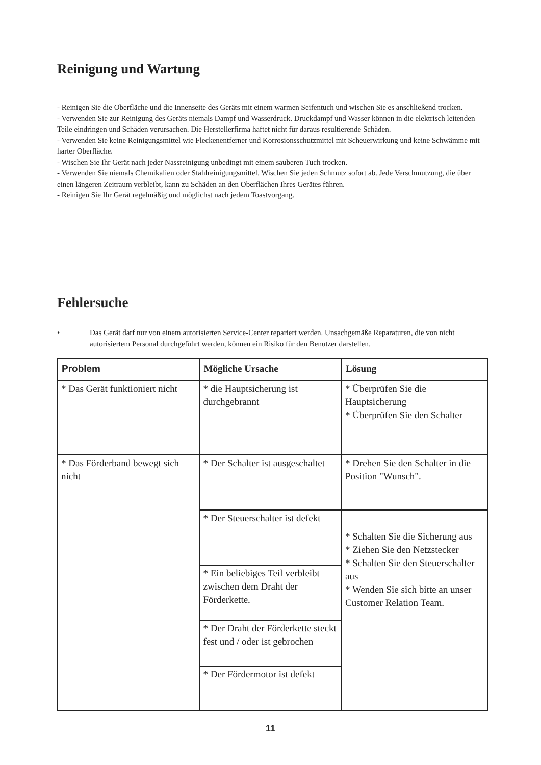Reinigung und Wartung
- Reinigen Sie die Oberfläche und die Innenseite des Geräts mit einem warmen Seifentuch und wischen Sie es anschließend trocken.
- Verwenden Sie zur Reinigung des Geräts niemals Dampf und Wasserdruck. Druckdampf und Wasser können in die elektrisch leitenden Teile eindringen und Schäden verursachen. Die Herstellerfirma haftet nicht für daraus resultierende Schäden.
- Verwenden Sie keine Reinigungsmittel wie Fleckenentferner und Korrosionsschutzmittel mit Scheuerwirkung und keine Schwämme mit harter Oberfläche.
- Wischen Sie Ihr Gerät nach jeder Nassreinigung unbedingt mit einem sauberen Tuch trocken.
- Verwenden Sie niemals Chemikalien oder Stahlreinigungsmittel. Wischen Sie jeden Schmutz sofort ab. Jede Verschmutzung, die über einen längeren Zeitraum verbleibt, kann zu Schäden an den Oberflächen Ihres Gerätes führen.
- Reinigen Sie Ihr Gerät regelmäßig und möglichst nach jedem Toastvorgang.
Fehlersuche
• Das Gerät darf nur von einem autorisierten Service-Center repariert werden. Unsachgemäße Reparaturen, die von nicht autorisiertem Personal durchgeführt werden, können ein Risiko für den Benutzer darstellen.
| Problem | Mögliche Ursache | Lösung |
| --- | --- | --- |
| * Das Gerät funktioniert nicht | * die Hauptsicherung ist durchgebrannt | * Überprüfen Sie die Hauptsicherung * Überprüfen Sie den Schalter |
| * Das Förderband bewegt sich nicht | * Der Schalter ist ausgeschaltet | * Drehen Sie den Schalter in die Position "Wunsch". |
| | * Der Steuerschalter ist defekt | * Schalten Sie die Sicherung aus * Ziehen Sie den Netzstecker * Schalten Sie den Steuerschalter aus * Wenden Sie sich bitte an unser Customer Relation Team. |
| | * Ein beliebiges Teil verbleibt zwischen dem Draht der Förderkette. | |
| | * Der Draht der Förderkette steckt fest und / oder ist gebrochen | |
| | * Der Fördermotor ist defekt | |
11